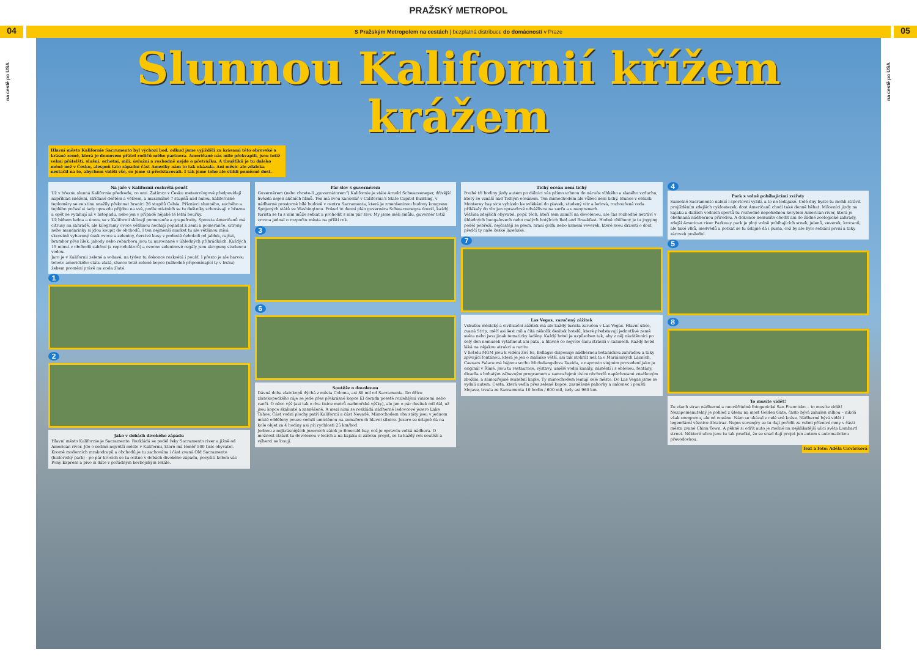PRAŽSKÝ METROPOL
04
S Pražským Metropolem na cestách | bezplatná distribuce do domácností v Praze
05
na cestě po USA
Slunnou Kalifornií křížem krážem
Hlavní město Kalifornie Sacramento byl výchozí bod, odkud jsme vyjížděli za krásami této obrovské a krásné země, která je domovem přátel rodičů mého partnera. Američané nás mile překvapili, jsou totiž velmi přátelští, slušní, ochotní, milí, úslužní a rozhodně nejde o přetvářku. A tloušťíků je tu daleko méně než v Česku, alespoň tato západní část Ameriky nám to tak ukázala. Ani měsíc ale zdaleka nestačil na to, abychom viděli vše, co jsme si představovali. I tak jsme toho ale stihli poměrně dost.
Na jaře v Kalifornii rozkvétá poušť
Už v březnu slunná Kalifornie předvede, co umí. Zatímco v Česku meteorologové předpovídají například sněžení, střídané deštěm a větrem, a maximálně 7 stupňů nad nulou, kalifornské teploměry se ve stínu snažily překonat hranici 26 stupňů Celsia. Příznivci slunného, suchého a teplého počasí si tady opravdu přijdou na své, podle místních se tu deštníky schovávají v březnu a opět se vytahují až v listopadu, nebo jen v případě nějaké té letní bouřky.
Už během ledna a února se v Kalifornii sklízejí pomeranče a grapefruity. Spousta Američanů má citrusy na zahradě, ale kilogramy ovoce většinou nechají popadat k zemi a pomeranče, citrony nebo mandarinky si jdou koupit do obchodů. I ten nejmenší market tu ale většinou mívá skvostně vybavený úsek ovoce a zeleniny, čerstvé kusy v podestě čehokoli od jablek, rajčat, brambor přes lilek, jahody nebo rebarboru jsou tu narovnané v úhledných přihrádkách. Každých 15 minut v obchodě zahřmí (z reproduktorů) a ovocno zeleninové regály jsou skropeny studenou vodou.
Jaro je v Kalifornii zelené a voňavé, na týden tu dokonce rozkvétá i poušť. I přesto je ale barvou tohoto amerického státu zlatá, slunce totiž zelené kopce (náhodně připomínající ty v Irsku) žehem promění právě na zcela žluté.
1 2
Jako v dobách divokého západu
Hlavní město Kalifornie je Sacramento. Rozkládá se podél řeky Sacramento river a jižně od American river. Jde o sedmé největší město v Kalifornii, které má téměř 500 tisíc obyvatel. Kromě moderních mrakodrapů a obchodů je tu zachována i část zvaná Old Sacramento (historický park) - po pár krocích se tu ocitne v dobách divokého západu, povyšití kolem vás Pony Express a pivo si dáte v pořádným kovbojským lokále.
Pár slov s guvernérem
Guvernérem (nebo chcete-li „guvernátorem“) Kalifornie je stále Arnold Schwarzeneger, dřívější hvězda nejen akčních filmů. Ten má svou kancelář v California's State Capitol Building, v nádherné prostorné bílé budově v centru Sacramenta, která je zmenšeninou budovy kongresu Spojených států ve Washingtonu. Pokud to denní plán guvernéra Schwarzenegra dovolí, každý turista se tu s ním může setkat a prohodit s ním pár slov. My jsme měli smůlu, guvernér totiž zrovna jednal o rozpočtu města na příští rok.
3 6
Soutěže o dovolenou
Dávná doba zlatokopů dýchá z města Coloma, asi 80 mil od Sacramenta. Do dříve zlatokopeckého ráje se jede přes překrásné kopce El dorada poseté rozlehlými vinicemi nebo ranči. O něco výš (asi tak o dva tisíce metrů nadmořské výšky), ale jen o pár desítek mil dál, už jsou kopce skalnaté a zasněžené. A mezi nimi se rozkládá nádherné ledovcové jezero Lake Tahoe. Část vodní plochy patří Kalifornii a část Nevadě. Mimochodem oba státy jsou v jednom místě odděleny pouze cedulí umístěnou na semaforech hlavní silnice. Jezero se údajně dá na kole objet za 4 hodiny asi při rychlosti 25 km/hod.
Jednou z nejkrásnějších jezerních zátok je Emerald bay, což je opravdu velká nádhera. O možnost strávit tu dovolenou v lesích a na kajaku si zátoku projet, se tu každý rok soutěží a výherci se losují.
Tichý oceán není tichý
Pouhé tři hodiny jízdy autem po dálnici vás přímo vrhnou do náruče vlhkého a slaného vzduchu, který se vznáší nad Tichým oceánem. Ten mimochodem ale vůbec není tichý. Slunce v oblasti Monterey bay sice vybízelo ke svlékání do plavek, studený vítr a ledová, rozbouřená voda přilákaly do vln jen opravdové odvážlivce na surfu a v neoprenech.
Většina zdejších obyvatel, popř. těch, kteří sem zamíří na dovolenou, ale čas rozhodně netráví v úhledných bungalovech nebo malých hotýlcích Bed and Breakfast. Hodně oblíbený je tu jogging podél pobřeží, nejčastěji se psem, hraní golfu nebo krmení veverek, které svou drzostí o dost předčí ty naše české lázeňské.
7
Las Vegas, zaručený zážitek
Vskutku městský a civilizační zážitek má ale každý turista zaručen v Las Vegas. Hlavní ulice, zvaná Strip, měří asi šest mil a čítá několik desítek hotelů, které představují jednotlivé země světa nebo jsou jinak tematicky laděny. Každý hotel je uzpůsoben tak, aby z něj návštěvníci po celý den nemuseli vytáhnout ani patu, a hlavně co nejvíce času strávili v casinech. Každý hotel láká na nějakou atrakci a raritu.
V hotelu MGM jsou k vidění živí lvi, Bellagio disponuje nádhernou botanickou zahradou a taky zpívající fontánou, která je jen o malinko větší, asi tak stokrát než ta v Mariánských Lázních, Caesars Palace má bájnou sochu Michelangelova Davida, v naprosto stejném provedení jako je originál v Římě. Jsou tu restaurace, výstavy, umělé vodní kanály, náměstí i s oblohou, fontány, divadla s bohatým zábavným programem a samozřejmě tisíce obchodů napěchované značkovým zbožím, a samozřejmě svatební kaple. Ty mimochodem lemují celé město. Do Las Vegas jsme se vydali autem. Cesta, která vedla přes zelené kopce, zasněžené pahorky a nakonec i poušti Mojave, trvala ze Sacramenta 10 hodin / 600 mil, tedy asi 960 km.
4
Park s volně pobíhajícími zvířaty
Samotné Sacramento nabízí i sportovní vyžití, a to ne ledajaké. Celé dny byste tu mohli strávit projížděním zdejších cyklostezek, dost Američanů chodí také denně běhat. Milovníci jízdy na kajaku a dalších vodních sportů tu rozhodně nepohrdnou korytem American river, která je obehnaná nádhernou přírodou. A dokonce nemusíte chodit ani do žádné zoologické zahrady, zdejší American river Parkway park je plný volně pobíhajících srnek, jelenů, veverek, krocanů, ale také vlků, medvědů a potkat se tu údajně dá i puma, což by ale bylo setkání první a taky zároveň poslední.
5 8
To musíte vidět!
Ze všech stran nádherné a neuvěřitelně fotogenické San Francisko… to musíte vidět! Nezapomenutelný je pohled z útesu na most Golden Gate, často bývá zahalen mlhou – nikoli však smogovou, ale od oceánu. Nám se ukázal v celé své kráse. Nádherné bývá vidět i legendární věznice Alcatraz. Nejen suvenýry se tu dají pořídit za velmi příznivé ceny v části města zvané China Town. A pěkně si odřít auto je možné na nejklikatější ulici světa Lombard street. Některé ulice jsou tu tak prudké, že se snad dají projet jen autem s automatickou převodovkou.
Text a foto: Adéla Cicvárková
na cestě po USA